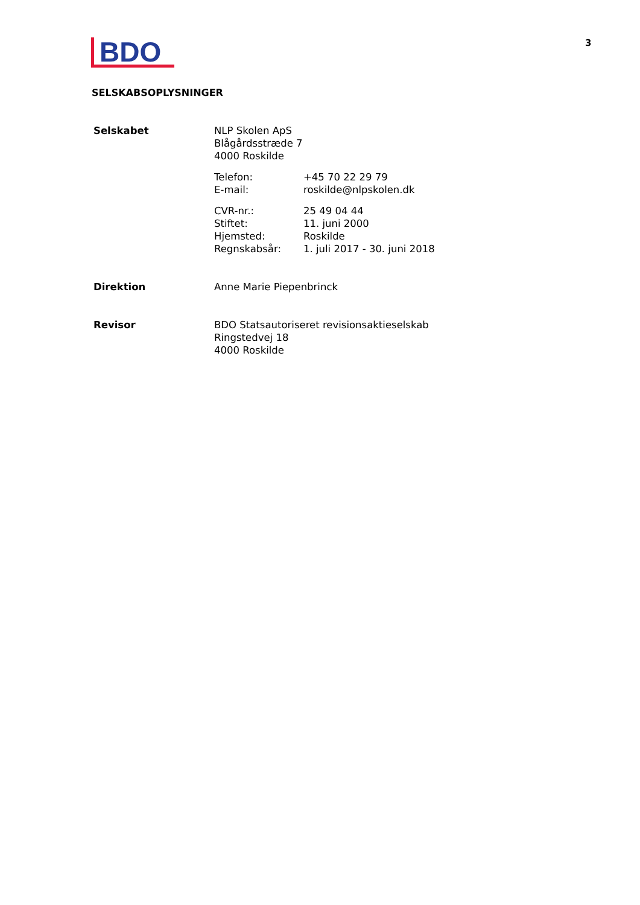BDO
3
SELSKABSOPLYSNINGER
Selskabet NLP Skolen ApS
Blågårdsstræde 7
4000 Roskilde
Telefon: +45 70 22 29 79
E-mail: roskilde@nlpskolen.dk
CVR-nr.: 25 49 04 44
Stiftet: 11. juni 2000
Hjemsted: Roskilde
Regnskabsår: 1. juli 2017 - 30. juni 2018
Direktion Anne Marie Piepenbrinck
Revisor BDO Statsautoriseret revisionsaktieselskab
Ringstedvej 18
4000 Roskilde